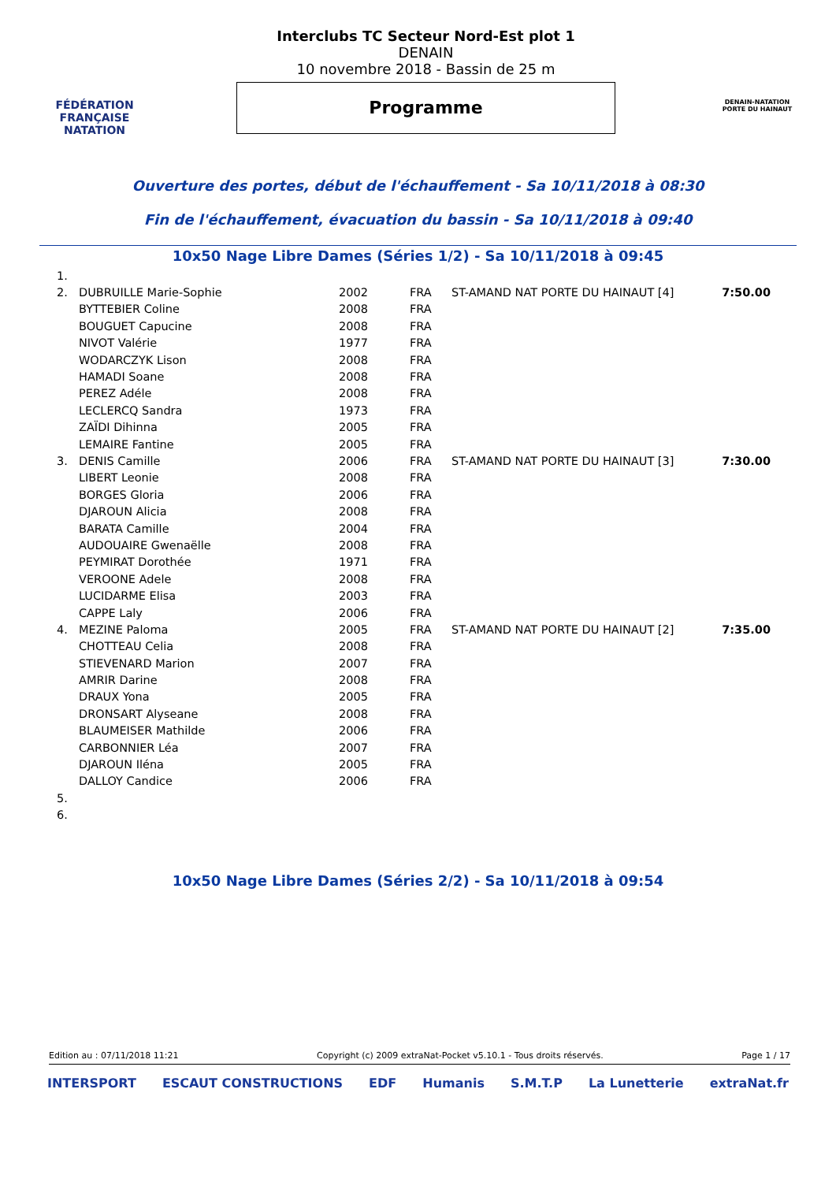FÉDÉRATION FRANÇAISE
NATATION
Interclubs TC Secteur Nord-Est plot 1
DENAIN
10 novembre 2018 - Bassin de 25 m
Programme
DENAIN-NATATION
PORTE DU HAINAUT
Ouverture des portes, début de l'échauffement - Sa 10/11/2018 à 08:30
Fin de l'échauffement, évacuation du bassin - Sa 10/11/2018 à 09:40
10x50 Nage Libre Dames (Séries 1/2) - Sa 10/11/2018 à 09:45
| 1. | | | | | |
| 2. | DUBRUILLE Marie-Sophie | 2002 | FRA | ST-AMAND NAT PORTE DU HAINAUT [4] | 7:50.00 |
| | BYTTEBIER Coline | 2008 | FRA | | |
| | BOUGUET Capucine | 2008 | FRA | | |
| | NIVOT Valérie | 1977 | FRA | | |
| | WODARCZYK Lison | 2008 | FRA | | |
| | HAMADI Soane | 2008 | FRA | | |
| | PEREZ Adéle | 2008 | FRA | | |
| | LECLERCQ Sandra | 1973 | FRA | | |
| | ZAÏDI Dihinna | 2005 | FRA | | |
| | LEMAIRE Fantine | 2005 | FRA | | |
| 3. | DENIS Camille | 2006 | FRA | ST-AMAND NAT PORTE DU HAINAUT [3] | 7:30.00 |
| | LIBERT Leonie | 2008 | FRA | | |
| | BORGES Gloria | 2006 | FRA | | |
| | DJAROUN Alicia | 2008 | FRA | | |
| | BARATA Camille | 2004 | FRA | | |
| | AUDOUAIRE Gwenaëlle | 2008 | FRA | | |
| | PEYMIRAT Dorothée | 1971 | FRA | | |
| | VEROONE Adele | 2008 | FRA | | |
| | LUCIDARME Elisa | 2003 | FRA | | |
| | CAPPE Laly | 2006 | FRA | | |
| 4. | MEZINE Paloma | 2005 | FRA | ST-AMAND NAT PORTE DU HAINAUT [2] | 7:35.00 |
| | CHOTTEAU Celia | 2008 | FRA | | |
| | STIEVENARD Marion | 2007 | FRA | | |
| | AMRIR Darine | 2008 | FRA | | |
| | DRAUX Yona | 2005 | FRA | | |
| | DRONSART Alyseane | 2008 | FRA | | |
| | BLAUMEISER Mathilde | 2006 | FRA | | |
| | CARBONNIER Léa | 2007 | FRA | | |
| | DJAROUN Iléna | 2005 | FRA | | |
| | DALLOY Candice | 2006 | FRA | | |
| 5. | | | | | |
| 6. | | | | | |
10x50 Nage Libre Dames (Séries 2/2) - Sa 10/11/2018 à 09:54
Edition au : 07/11/2018 11:21 Copyright (c) 2009 extraNat-Pocket v5.10.1 - Tous droits réservés. Page 1 / 17
INTERSPORT ESCAUT CONSTRUCTIONS EDF Humanis S.M.T.P La Lunetterie extraNat.fr